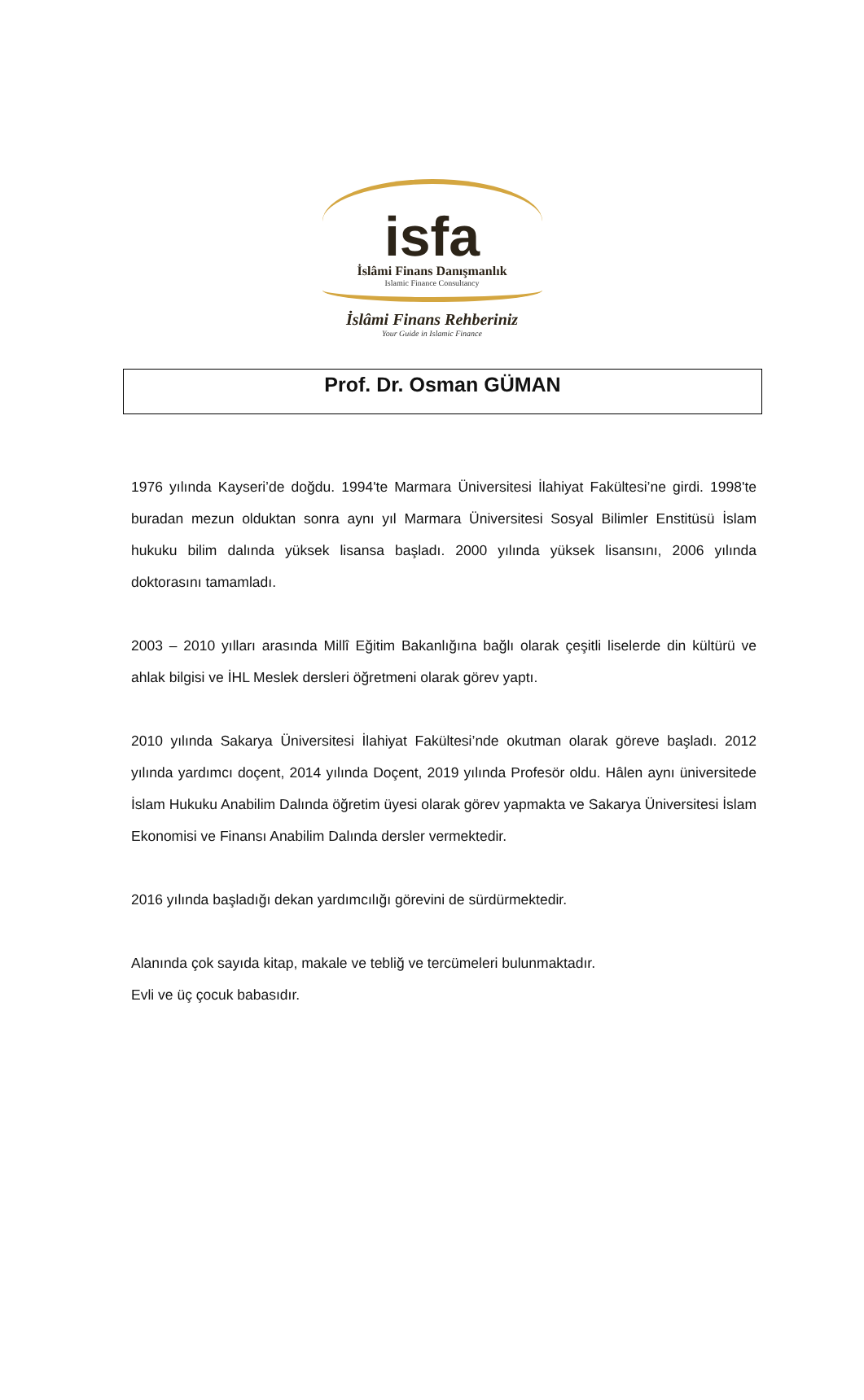isfa
İslâmi Finans Danışmanlık
Islamic Finance Consultancy
İslâmi Finans Rehberiniz
Your Guide in Islamic Finance
Prof. Dr. Osman GÜMAN
1976 yılında Kayseri’de doğdu. 1994'te Marmara Üniversitesi İlahiyat Fakültesi’ne girdi. 1998'te buradan mezun olduktan sonra aynı yıl Marmara Üniversitesi Sosyal Bilimler Enstitüsü İslam hukuku bilim dalında yüksek lisansa başladı. 2000 yılında yüksek lisansını, 2006 yılında doktorasını tamamladı.
2003 – 2010 yılları arasında Millî Eğitim Bakanlığına bağlı olarak çeşitli liselerde din kültürü ve ahlak bilgisi ve İHL Meslek dersleri öğretmeni olarak görev yaptı.
2010 yılında Sakarya Üniversitesi İlahiyat Fakültesi’nde okutman olarak göreve başladı. 2012 yılında yardımcı doçent, 2014 yılında Doçent, 2019 yılında Profesör oldu. Hâlen aynı üniversitede İslam Hukuku Anabilim Dalında öğretim üyesi olarak görev yapmakta ve Sakarya Üniversitesi İslam Ekonomisi ve Finansı Anabilim Dalında dersler vermektedir.
2016 yılında başladığı dekan yardımcılığı görevini de sürdürmektedir.
Alanında çok sayıda kitap, makale ve tebliğ ve tercümeleri bulunmaktadır.
Evli ve üç çocuk babasıdır.